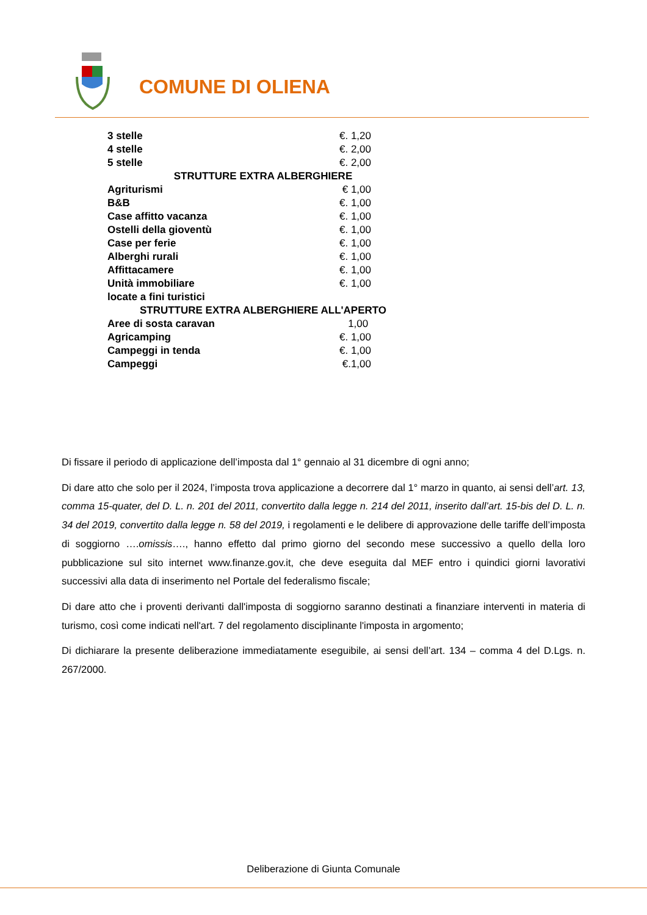COMUNE DI OLIENA
| 3 stelle | | €. 1,20 |
| 4 stelle | | €. 2,00 |
| 5 stelle | | €. 2,00 |
| STRUTTURE EXTRA ALBERGHIERE | | |
| Agriturismi | | € 1,00 |
| B&B | | €. 1,00 |
| Case affitto vacanza | | €. 1,00 |
| Ostelli della gioventù | | €. 1,00 |
| Case per ferie | | €. 1,00 |
| Alberghi rurali | | €. 1,00 |
| Affittacamere | | €. 1,00 |
| Unità immobiliare locate a fini turistici | | €. 1,00 |
| STRUTTURE EXTRA ALBERGHIERE ALL'APERTO | | |
| Aree di sosta caravan | | 1,00 |
| Agricamping | | €. 1,00 |
| Campeggi in tenda | | €. 1,00 |
| Campeggi | | €.1,00 |
Di fissare il periodo di applicazione dell’imposta dal 1° gennaio al 31 dicembre di ogni anno;
Di dare atto che solo per il 2024, l’imposta trova applicazione a decorrere dal 1° marzo in quanto, ai sensi dell’art. 13, comma 15-quater, del D. L. n. 201 del 2011, convertito dalla legge n. 214 del 2011, inserito dall’art. 15-bis del D. L. n. 34 del 2019, convertito dalla legge n. 58 del 2019, i regolamenti e le delibere di approvazione delle tariffe dell’imposta di soggiorno ….omissis…., hanno effetto dal primo giorno del secondo mese successivo a quello della loro pubblicazione sul sito internet www.finanze.gov.it, che deve eseguita dal MEF entro i quindici giorni lavorativi successivi alla data di inserimento nel Portale del federalismo fiscale;
Di dare atto che i proventi derivanti dall'imposta di soggiorno saranno destinati a finanziare interventi in materia di turismo, così come indicati nell'art. 7 del regolamento disciplinante l'imposta in argomento;
Di dichiarare la presente deliberazione immediatamente eseguibile, ai sensi dell’art. 134 – comma 4 del D.Lgs. n. 267/2000.
Deliberazione di Giunta Comunale